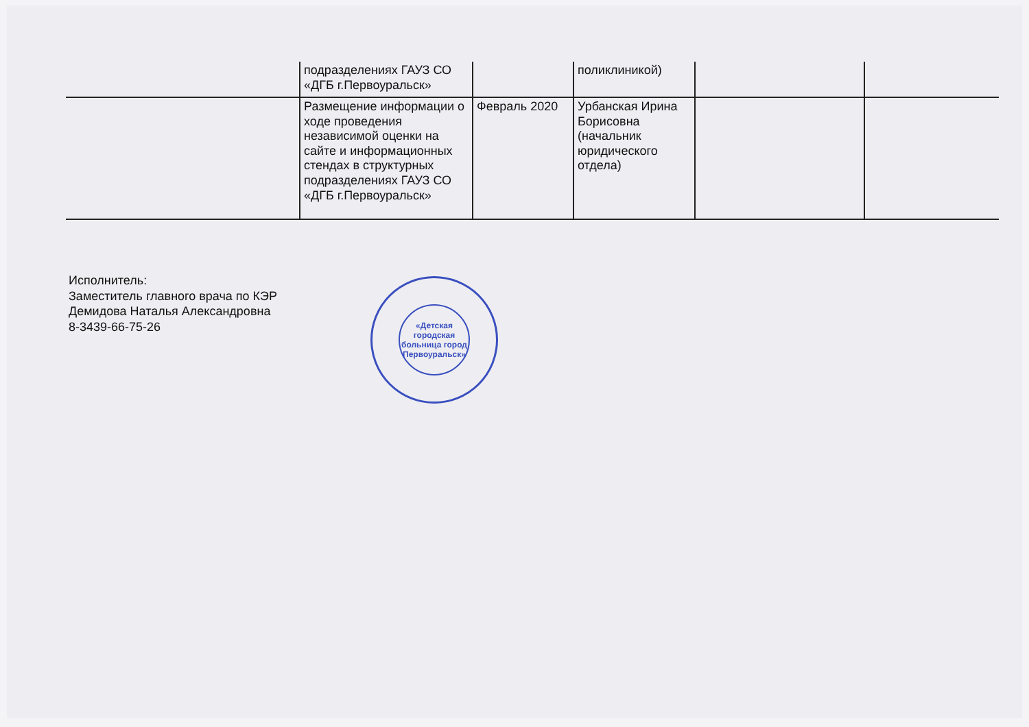| | подразделениях ГАУЗ СО «ДГБ г.Первоуральск» | | поликлиникой) | | |
| | Размещение информации о ходе проведения независимой оценки на сайте и информационных стендах в структурных подразделениях ГАУЗ СО «ДГБ г.Первоуральск» | Февраль 2020 | Урбанская Ирина Борисовна (начальник юридического отдела) | | |
Исполнитель:
Заместитель главного врача по КЭР
Демидова Наталья Александровна
8-3439-66-75-26
«Детская городская больница город Первоуральск»